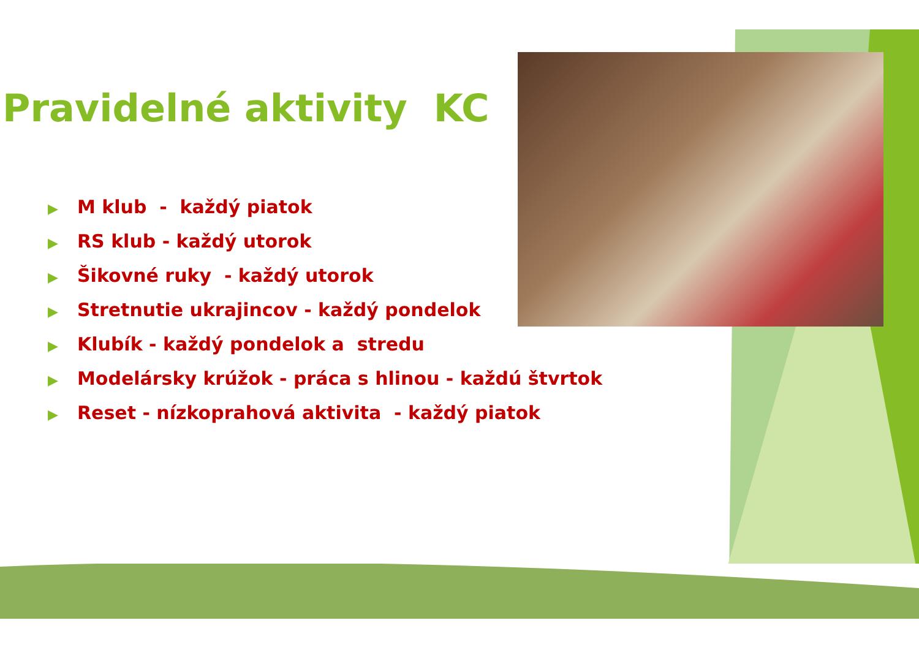Pravidelné aktivity KC
▶ M klub - každý piatok
▶ RS klub - každý utorok
▶ Šikovné ruky - každý utorok
▶ Stretnutie ukrajincov - každý pondelok
▶ Klubík - každý pondelok a stredu
▶ Modelársky krúžok - práca s hlinou - každú štvrtok
▶ Reset - nízkoprahová aktivita - každý piatok